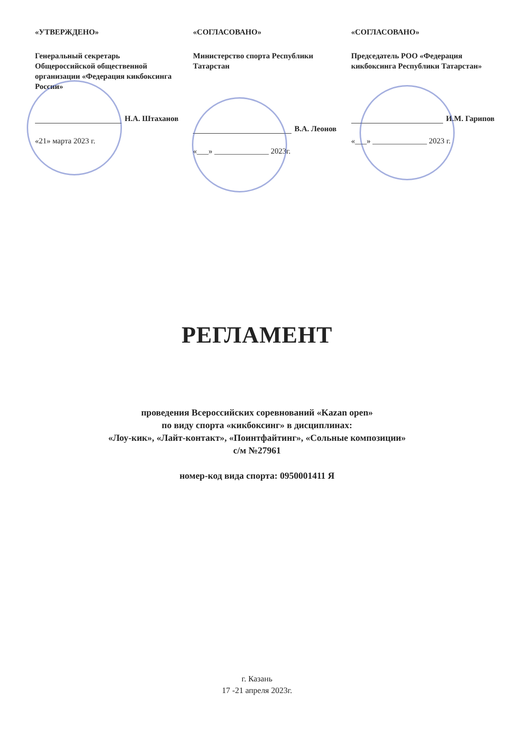«УТВЕРЖДЕНО»
Генеральный секретарь Общероссийской общественной организации «Федерация кикбоксинга России»
Н.А. Штаханов
«21» марта 2023 г.
«СОГЛАСОВАНО»
Министерство спорта Республики Татарстан
В.А. Леонов
«___» ______________ 2023г.
«СОГЛАСОВАНО»
Председатель РОО «Федерация кикбоксинга Республики Татарстан»
И.М. Гарипов
«___» ______________ 2023 г.
РЕГЛАМЕНТ
проведения Всероссийских соревнований «Kazan open»
по виду спорта «кикбоксинг» в дисциплинах:
«Лоу-кик», «Лайт-контакт», «Поинтфайтинг», «Сольные композиции»
с/м №27961
номер-код вида спорта: 0950001411 Я
г. Казань
17 -21 апреля 2023г.